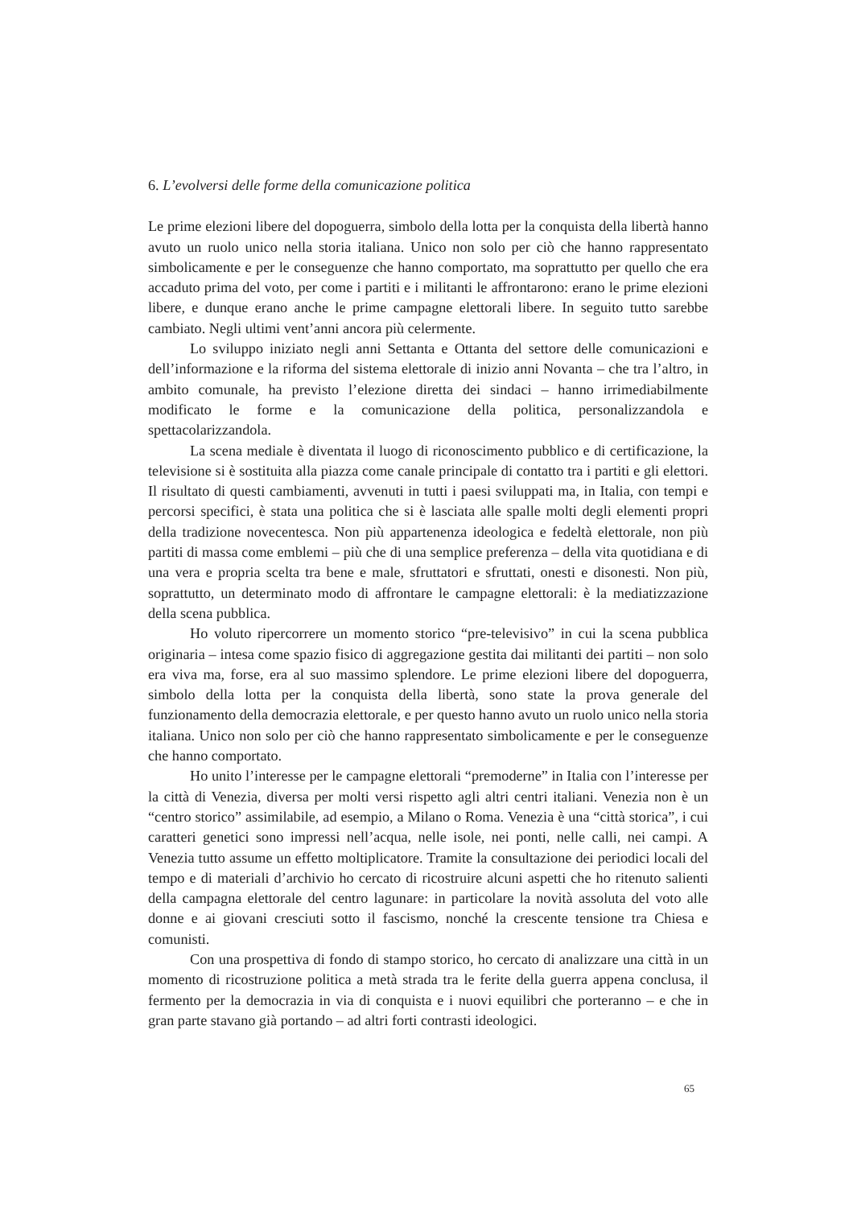6. L’evolversi delle forme della comunicazione politica
Le prime elezioni libere del dopoguerra, simbolo della lotta per la conquista della libertà hanno avuto un ruolo unico nella storia italiana. Unico non solo per ciò che hanno rappresentato simbolicamente e per le conseguenze che hanno comportato, ma soprattutto per quello che era accaduto prima del voto, per come i partiti e i militanti le affrontarono: erano le prime elezioni libere, e dunque erano anche le prime campagne elettorali libere. In seguito tutto sarebbe cambiato. Negli ultimi vent’anni ancora più celermente.
Lo sviluppo iniziato negli anni Settanta e Ottanta del settore delle comunicazioni e dell’informazione e la riforma del sistema elettorale di inizio anni Novanta – che tra l’altro, in ambito comunale, ha previsto l’elezione diretta dei sindaci – hanno irrimediabilmente modificato le forme e la comunicazione della politica, personalizzandola e spettacolarizzandola.
La scena mediale è diventata il luogo di riconoscimento pubblico e di certificazione, la televisione si è sostituita alla piazza come canale principale di contatto tra i partiti e gli elettori. Il risultato di questi cambiamenti, avvenuti in tutti i paesi sviluppati ma, in Italia, con tempi e percorsi specifici, è stata una politica che si è lasciata alle spalle molti degli elementi propri della tradizione novecentesca. Non più appartenenza ideologica e fedeltà elettorale, non più partiti di massa come emblemi – più che di una semplice preferenza – della vita quotidiana e di una vera e propria scelta tra bene e male, sfruttatori e sfruttati, onesti e disonesti. Non più, soprattutto, un determinato modo di affrontare le campagne elettorali: è la mediatizzazione della scena pubblica.
Ho voluto ripercorrere un momento storico “pre-televisivo” in cui la scena pubblica originaria – intesa come spazio fisico di aggregazione gestita dai militanti dei partiti – non solo era viva ma, forse, era al suo massimo splendore. Le prime elezioni libere del dopoguerra, simbolo della lotta per la conquista della libertà, sono state la prova generale del funzionamento della democrazia elettorale, e per questo hanno avuto un ruolo unico nella storia italiana. Unico non solo per ciò che hanno rappresentato simbolicamente e per le conseguenze che hanno comportato.
Ho unito l’interesse per le campagne elettorali “premoderne” in Italia con l’interesse per la città di Venezia, diversa per molti versi rispetto agli altri centri italiani. Venezia non è un “centro storico” assimilabile, ad esempio, a Milano o Roma. Venezia è una “città storica”, i cui caratteri genetici sono impressi nell’acqua, nelle isole, nei ponti, nelle calli, nei campi. A Venezia tutto assume un effetto moltiplicatore. Tramite la consultazione dei periodici locali del tempo e di materiali d’archivio ho cercato di ricostruire alcuni aspetti che ho ritenuto salienti della campagna elettorale del centro lagunare: in particolare la novità assoluta del voto alle donne e ai giovani cresciuti sotto il fascismo, nonché la crescente tensione tra Chiesa e comunisti.
Con una prospettiva di fondo di stampo storico, ho cercato di analizzare una città in un momento di ricostruzione politica a metà strada tra le ferite della guerra appena conclusa, il fermento per la democrazia in via di conquista e i nuovi equilibri che porteranno – e che in gran parte stavano già portando – ad altri forti contrasti ideologici.
65